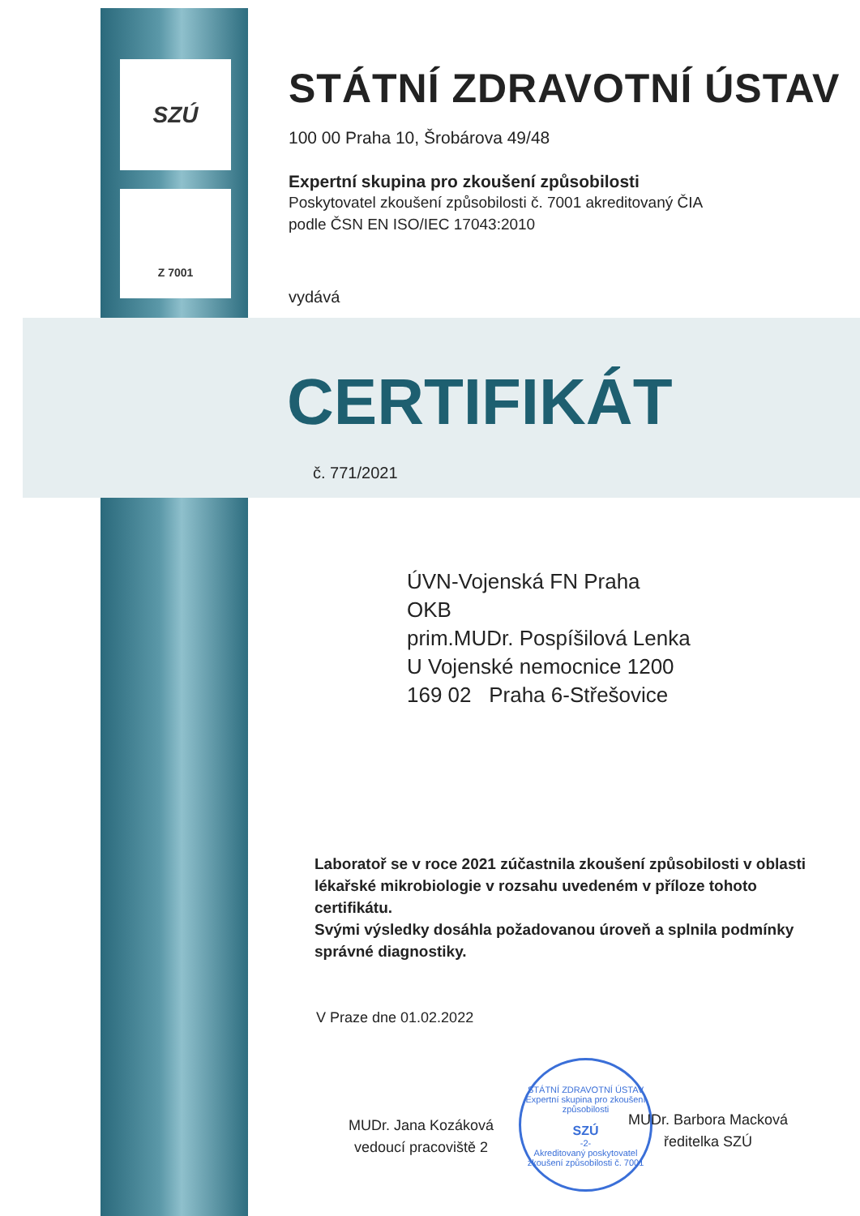SZÚ
Z 7001
STÁTNÍ ZDRAVOTNÍ ÚSTAV
100 00 Praha 10, Šrobárova 49/48
Expertní skupina pro zkoušení způsobilosti
Poskytovatel zkoušení způsobilosti č. 7001 akreditovaný ČIA
podle ČSN EN ISO/IEC 17043:2010
vydává
CERTIFIKÁT
č. 771/2021
ÚVN-Vojenská FN Praha
OKB
prim.MUDr. Pospíšilová Lenka
U Vojenské nemocnice 1200
169 02 Praha 6-Střešovice
Laboratoř se v roce 2021 zúčastnila zkoušení způsobilosti v oblasti lékařské mikrobiologie v rozsahu uvedeném v příloze tohoto certifikátu.
Svými výsledky dosáhla požadovanou úroveň a splnila podmínky správné diagnostiky.
V Praze dne 01.02.2022
MUDr. Jana Kozáková
vedoucí pracoviště 2
STÁTNÍ ZDRAVOTNÍ ÚSTAV
Expertní skupina pro zkoušení způsobilosti
SZÚ
-2-
Akreditovaný poskytovatel zkoušení způsobilosti č. 7001
MUDr. Barbora Macková
ředitelka SZÚ